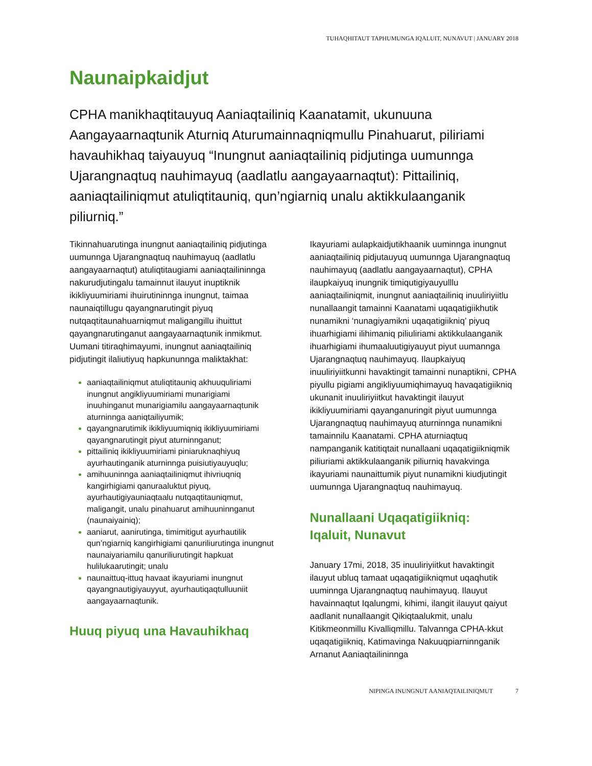TUHAQHITAUT TAPHUMUNGA IQALUIT, NUNAVUT | JANUARY 2018
Naunaipkaidjut
CPHA manikhaqtitauyuq Aaniaqtailiniq Kaanatamit, ukunuuna Aangayaarnaqtunik Aturniq Aturumainnaqniqmullu Pinahuarut, piliriami havauhikhaq taiyauyuq “Inungnut aaniaqtailiniq pidjutinga uumunnga Ujarangnaqtuq nauhimayuq (aadlatlu aangayaarnaqtut): Pittailiniq, aaniaqtailiniqmut atuliqtitauniq, qun’ngiarniq unalu aktikkulaanganik piliurniq.”
Tikinnahuarutinga inungnut aaniaqtailiniq pidjutinga uumunnga Ujarangnaqtuq nauhimayuq (aadlatlu aangayaarnaqtut) atuliqtitaugiami aaniaqtailininnga nakurudjutingalu tamainnut ilauyut inuptiknik ikikliyuumiriami ihuirutininnga inungnut, taimaa naunaiqtillugu qayangnarutingit piyuq nutqaqtitaunahuarniqmut maligangillu ihuittut qayangnarutinganut aangayaarnaqtunik inmikmut. Uumani titiraqhimayumi, inungnut aaniaqtailiniq pidjutingit ilaliutiyuq hapkununnga maliktakhat:
aaniaqtailiniqmut atuliqtitauniq akhuuquliriami inungnut angikliyuumiriami munarigiami inuuhinganut munarigiamilu aangayaarnaqtunik aturninnga aaniqtailiyumik;
qayangnarutimik ikikliyuumiqniq ikikliyuumiriami qayangnarutingit piyut aturninnganut;
pittailiniq ikikliyuumiriami piniaruknaqhiyuq ayurhautinganik aturninnga puisiutiyauyuqlu;
amihuuninnga aaniaqtailiniqmut ihivriuqniq kangirhigiami qanuraaluktut piyuq, ayurhautigiyauniaqtaalu nutqaqtitauniqmut, maligangit, unalu pinahuarut amihuuninnganut (naunaiyainiq);
aaniarut, aanirutinga, timimitigut ayurhautilik qun’ngiarniq kangirhigiami qanuriliurutinga inungnut naunaiyariamilu qanuriliurutingit hapkuat hulilukaarutingit; unalu
naunaittuq-ittuq havaat ikayuriami inungnut qayangnautigiyauyyut, ayurhautiqaqtulluuniit aangayaarnaqtunik.
Huuq piyuq una Havauhikhaq
Ikayuriami aulapkaidjutikhaanik uuminnga inungnut aaniaqtailiniq pidjutauyuq uumunnga Ujarangnaqtuq nauhimayuq (aadlatlu aangayaarnaqtut), CPHA ilaupkaiyuq inungnik timiqutigiyauyulllu aaniaqtailiniqmit, inungnut aaniaqtailiniq inuuliriyiitlu nunallaangit tamainni Kaanatami uqaqatigiikhutik nunamikni ‘nunagiyamikni uqaqatigiikniq’ piyuq ihuarhigiami ilihimaniq piliuliriami aktikkulaanganik ihuarhigiami ihumaaluutigiyauyut piyut uumannga Ujarangnaqtuq nauhimayuq. Ilaupkaiyuq inuuliriyiitkunni havaktingit tamainni nunaptikni, CPHA piyullu pigiami angikliyuumiqhimayuq havaqatigiikniq ukunanit inuuliriyiitkut havaktingit ilauyut ikikliyuumiriami qayanganuringit piyut uumunnga Ujarangnaqtuq nauhimayuq aturninnga nunamikni tamainnilu Kaanatami. CPHA aturniaqtuq nampanganik katitiqtait nunallaani uqaqatigiikniqmik piliuriami aktikkulaanganik piliurniq havakvinga ikayuriami naunaittumik piyut nunamikni kiudjutingit uumunnga Ujarangnaqtuq nauhimayuq.
Nunallaani Uqaqatigiikniq:
Iqaluit, Nunavut
January 17mi, 2018, 35 inuuliriyiitkut havaktingit ilauyut ubluq tamaat uqaqatigiikniqmut uqaqhutik uuminnga Ujarangnaqtuq nauhimayuq. Ilauyut havainnaqtut Iqalungmi, kihimi, ilangit ilauyut qaiyut aadlanit nunallaangit Qikiqtaalukmit, unalu Kitikmeonmillu Kivalliqmillu. Talvannga CPHA-kkut uqaqatigiikniq, Katimavinga Nakuuqpiarninnganik Arnanut Aaniaqtailininnga
NIPINGA INUNGNUT AANIAQTAILINIQMUT 7